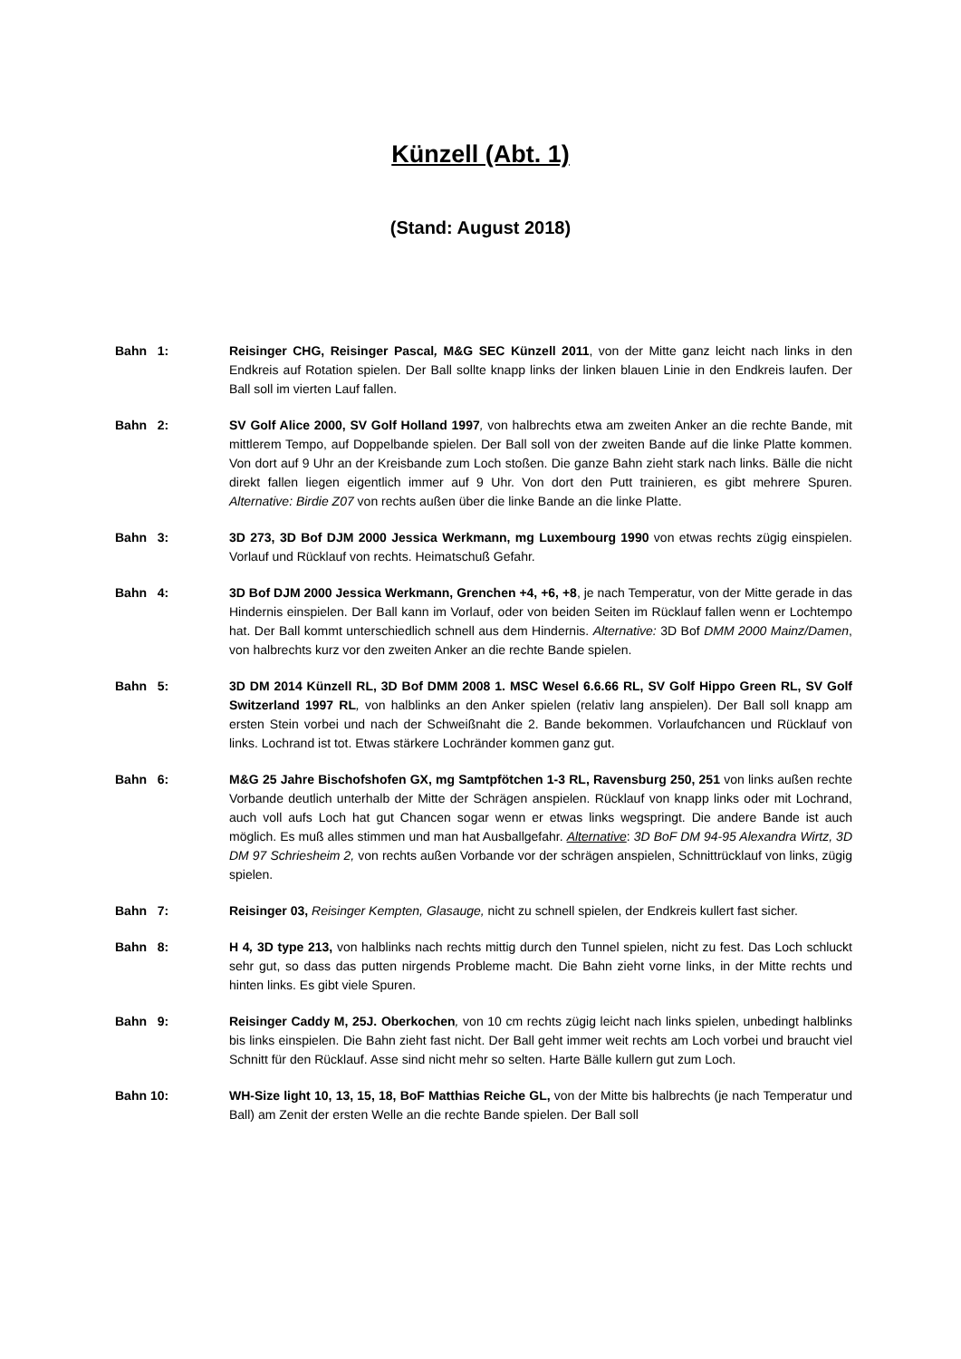Künzell (Abt. 1)
(Stand: August 2018)
Bahn 1: Reisinger CHG, Reisinger Pascal, M&G SEC Künzell 2011, von der Mitte ganz leicht nach links in den Endkreis auf Rotation spielen. Der Ball sollte knapp links der linken blauen Linie in den Endkreis laufen. Der Ball soll im vierten Lauf fallen.
Bahn 2: SV Golf Alice 2000, SV Golf Holland 1997, von halbrechts etwa am zweiten Anker an die rechte Bande, mit mittlerem Tempo, auf Doppelbande spielen. Der Ball soll von der zweiten Bande auf die linke Platte kommen. Von dort auf 9 Uhr an der Kreisbande zum Loch stoßen. Die ganze Bahn zieht stark nach links. Bälle die nicht direkt fallen liegen eigentlich immer auf 9 Uhr. Von dort den Putt trainieren, es gibt mehrere Spuren. Alternative: Birdie Z07 von rechts außen über die linke Bande an die linke Platte.
Bahn 3: 3D 273, 3D Bof DJM 2000 Jessica Werkmann, mg Luxembourg 1990 von etwas rechts zügig einspielen. Vorlauf und Rücklauf von rechts. Heimatschuß Gefahr.
Bahn 4: 3D Bof DJM 2000 Jessica Werkmann, Grenchen +4, +6, +8, je nach Temperatur, von der Mitte gerade in das Hindernis einspielen. Der Ball kann im Vorlauf, oder von beiden Seiten im Rücklauf fallen wenn er Lochtempo hat. Der Ball kommt unterschiedlich schnell aus dem Hindernis. Alternative: 3D Bof DMM 2000 Mainz/Damen, von halbrechts kurz vor den zweiten Anker an die rechte Bande spielen.
Bahn 5: 3D DM 2014 Künzell RL, 3D Bof DMM 2008 1. MSC Wesel 6.6.66 RL, SV Golf Hippo Green RL, SV Golf Switzerland 1997 RL, von halblinks an den Anker spielen (relativ lang anspielen). Der Ball soll knapp am ersten Stein vorbei und nach der Schweißnaht die 2. Bande bekommen. Vorlaufchancen und Rücklauf von links. Lochrand ist tot. Etwas stärkere Lochränder kommen ganz gut.
Bahn 6: M&G 25 Jahre Bischofshofen GX, mg Samtpfötchen 1-3 RL, Ravensburg 250, 251 von links außen rechte Vorbande deutlich unterhalb der Mitte der Schrägen anspielen. Rücklauf von knapp links oder mit Lochrand, auch voll aufs Loch hat gut Chancen sogar wenn er etwas links wegspringt. Die andere Bande ist auch möglich. Es muß alles stimmen und man hat Ausballgefahr. Alternative: 3D BoF DM 94-95 Alexandra Wirtz, 3D DM 97 Schriesheim 2, von rechts außen Vorbande vor der schrägen anspielen, Schnittrücklauf von links, zügig spielen.
Bahn 7: Reisinger 03, Reisinger Kempten, Glasauge, nicht zu schnell spielen, der Endkreis kullert fast sicher.
Bahn 8: H 4, 3D type 213, von halblinks nach rechts mittig durch den Tunnel spielen, nicht zu fest. Das Loch schluckt sehr gut, so dass das putten nirgends Probleme macht. Die Bahn zieht vorne links, in der Mitte rechts und hinten links. Es gibt viele Spuren.
Bahn 9: Reisinger Caddy M, 25J. Oberkochen, von 10 cm rechts zügig leicht nach links spielen, unbedingt halblinks bis links einspielen. Die Bahn zieht fast nicht. Der Ball geht immer weit rechts am Loch vorbei und braucht viel Schnitt für den Rücklauf. Asse sind nicht mehr so selten. Harte Bälle kullern gut zum Loch.
Bahn 10: WH-Size light 10, 13, 15, 18, BoF Matthias Reiche GL, von der Mitte bis halbrechts (je nach Temperatur und Ball) am Zenit der ersten Welle an die rechte Bande spielen. Der Ball soll